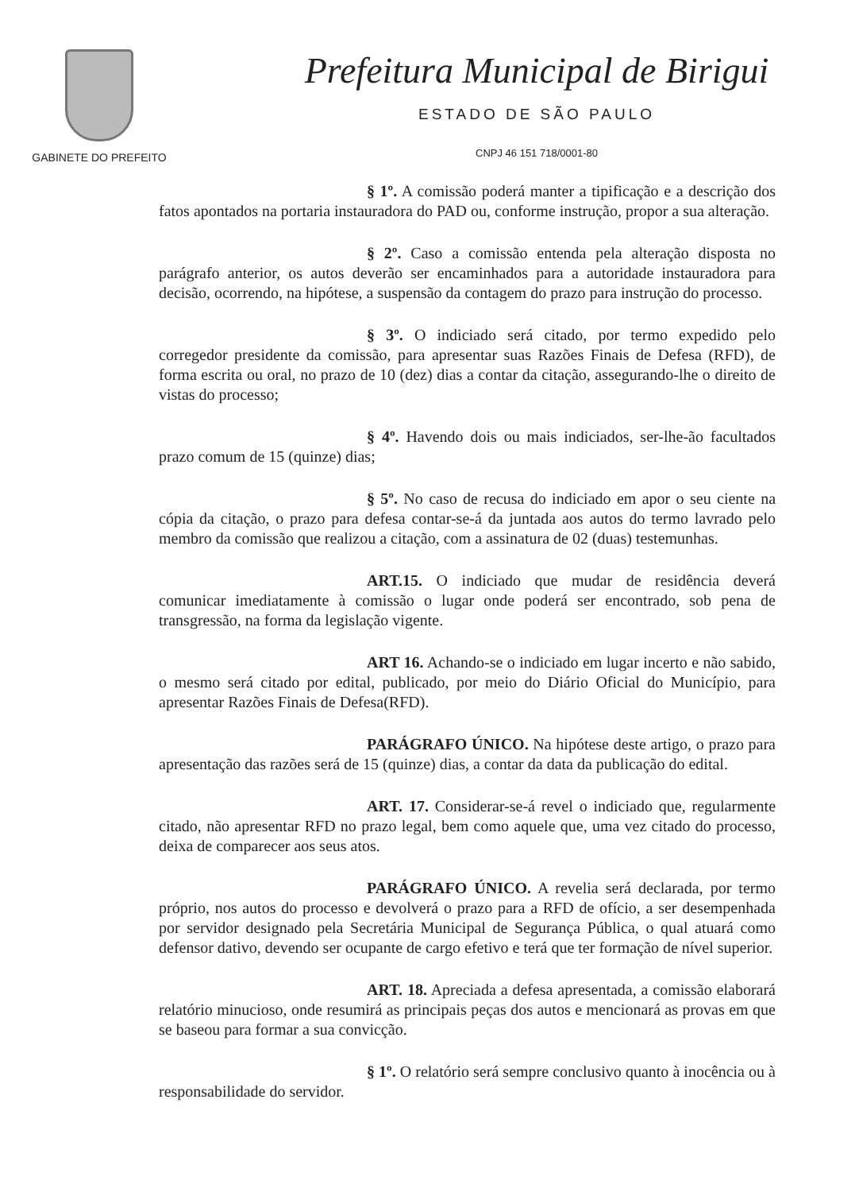GABINETE DO PREFEITO
Prefeitura Municipal de Birigui
ESTADO DE SÃO PAULO
CNPJ 46 151 718/0001-80
§ 1º. A comissão poderá manter a tipificação e a descrição dos fatos apontados na portaria instauradora do PAD ou, conforme instrução, propor a sua alteração.
§ 2º. Caso a comissão entenda pela alteração disposta no parágrafo anterior, os autos deverão ser encaminhados para a autoridade instauradora para decisão, ocorrendo, na hipótese, a suspensão da contagem do prazo para instrução do processo.
§ 3º. O indiciado será citado, por termo expedido pelo corregedor presidente da comissão, para apresentar suas Razões Finais de Defesa (RFD), de forma escrita ou oral, no prazo de 10 (dez) dias a contar da citação, assegurando-lhe o direito de vistas do processo;
§ 4º. Havendo dois ou mais indiciados, ser-lhe-ão facultados prazo comum de 15 (quinze) dias;
§ 5º. No caso de recusa do indiciado em apor o seu ciente na cópia da citação, o prazo para defesa contar-se-á da juntada aos autos do termo lavrado pelo membro da comissão que realizou a citação, com a assinatura de 02 (duas) testemunhas.
ART.15. O indiciado que mudar de residência deverá comunicar imediatamente à comissão o lugar onde poderá ser encontrado, sob pena de transgressão, na forma da legislação vigente.
ART 16. Achando-se o indiciado em lugar incerto e não sabido, o mesmo será citado por edital, publicado, por meio do Diário Oficial do Município, para apresentar Razões Finais de Defesa(RFD).
PARÁGRAFO ÚNICO. Na hipótese deste artigo, o prazo para apresentação das razões será de 15 (quinze) dias, a contar da data da publicação do edital.
ART. 17. Considerar-se-á revel o indiciado que, regularmente citado, não apresentar RFD no prazo legal, bem como aquele que, uma vez citado do processo, deixa de comparecer aos seus atos.
PARÁGRAFO ÚNICO. A revelia será declarada, por termo próprio, nos autos do processo e devolverá o prazo para a RFD de ofício, a ser desempenhada por servidor designado pela Secretária Municipal de Segurança Pública, o qual atuará como defensor dativo, devendo ser ocupante de cargo efetivo e terá que ter formação de nível superior.
ART. 18. Apreciada a defesa apresentada, a comissão elaborará relatório minucioso, onde resumirá as principais peças dos autos e mencionará as provas em que se baseou para formar a sua convicção.
§ 1º. O relatório será sempre conclusivo quanto à inocência ou à responsabilidade do servidor.